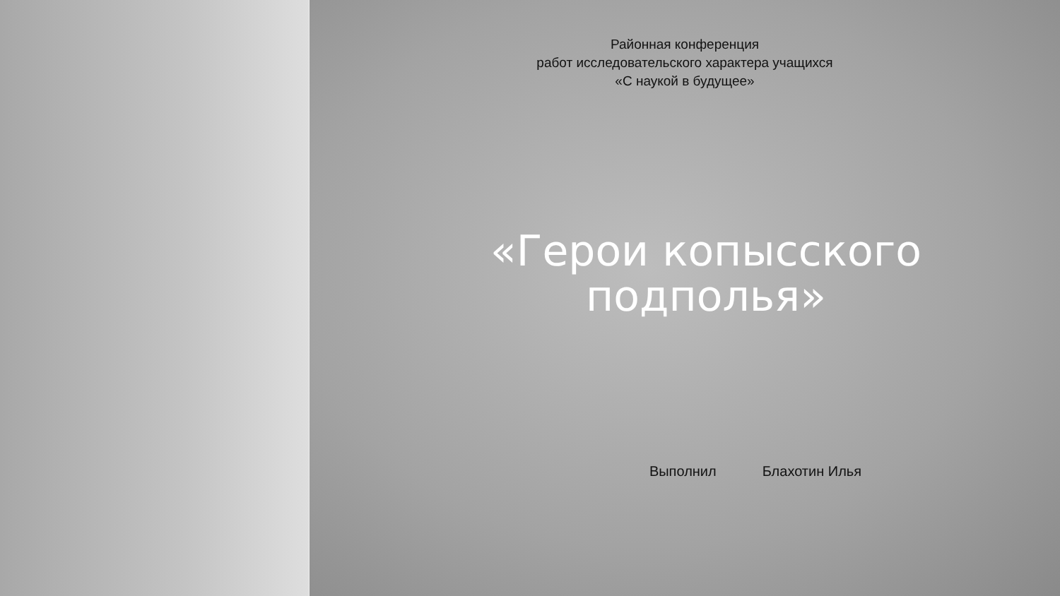Районная конференция
работ исследовательского характера учащихся
«С наукой в будущее»
«Герои копысского
подполья»
Выполнил Блахотин Илья